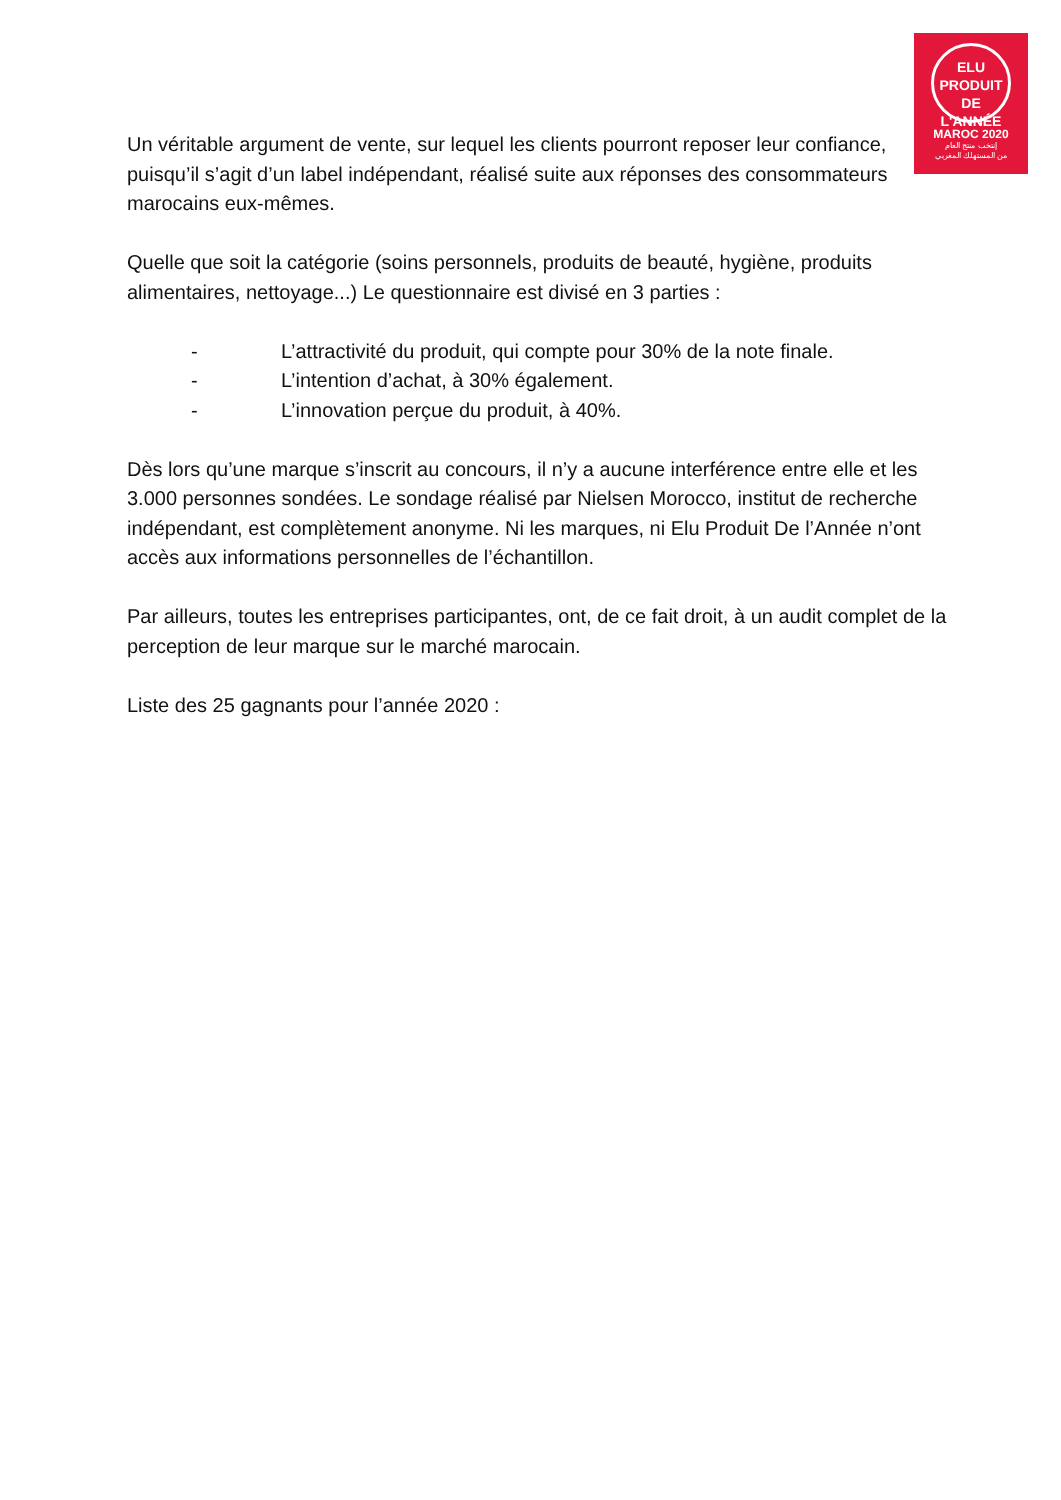ELU
PRODUIT
DE L'ANNÉE
MAROC 2020
إنتخب منتج العام
من المستهلك المغربي
Un véritable argument de vente, sur lequel les clients pourront reposer leur confiance, puisqu’il s’agit d’un label indépendant, réalisé suite aux réponses des consommateurs marocains eux-mêmes.
Quelle que soit la catégorie (soins personnels, produits de beauté, hygiène, produits alimentaires, nettoyage...) Le questionnaire est divisé en 3 parties :
- L’attractivité du produit, qui compte pour 30% de la note finale.
- L’intention d’achat, à 30% également.
- L’innovation perçue du produit, à 40%.
Dès lors qu’une marque s’inscrit au concours, il n’y a aucune interférence entre elle et les 3.000 personnes sondées. Le sondage réalisé par Nielsen Morocco, institut de recherche indépendant, est complètement anonyme. Ni les marques, ni Elu Produit De l’Année n’ont accès aux informations personnelles de l’échantillon.
Par ailleurs, toutes les entreprises participantes, ont, de ce fait droit, à un audit complet de la perception de leur marque sur le marché marocain.
Liste des 25 gagnants pour l’année 2020 :